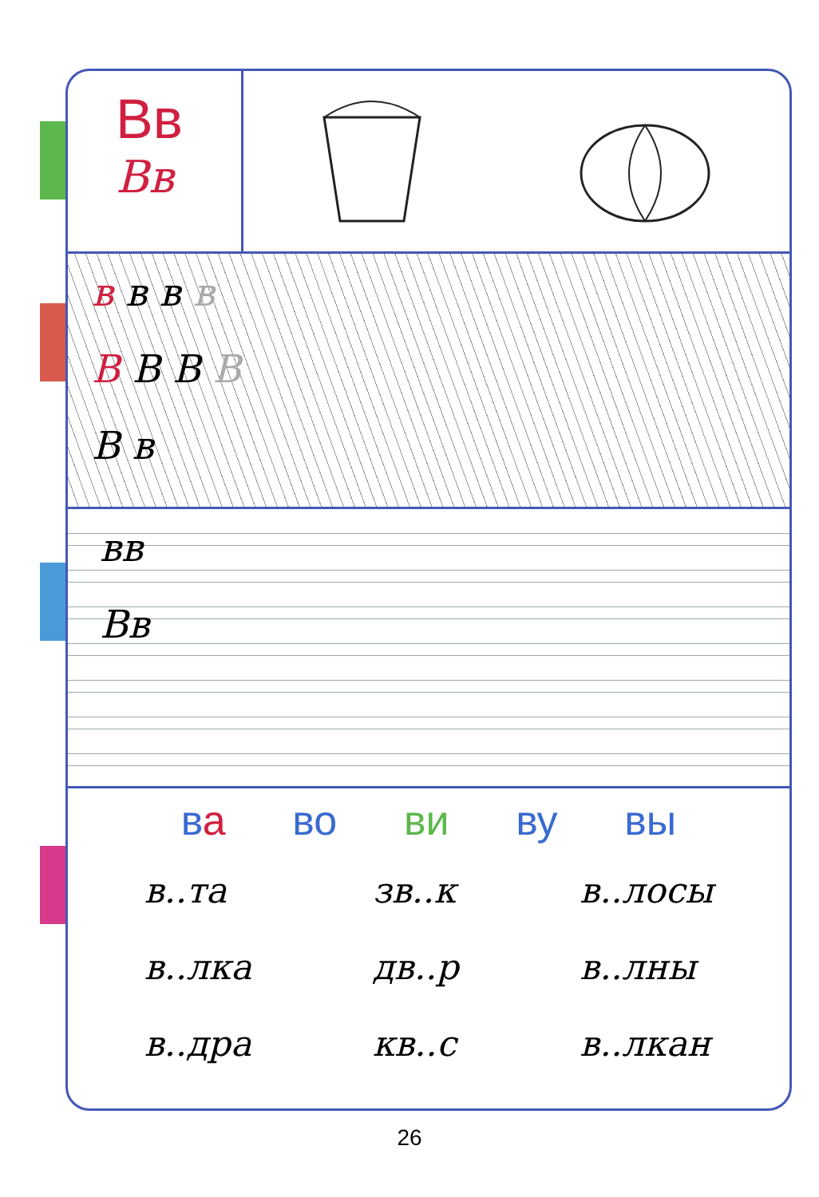Вв
Вв
в в в в
В В В В
В в
вв
Вв
ва во ви ву вы
в..та
в..лка
в..дра
зв..к
дв..р
кв..с
в..лосы
в..лны
в..лкан
26